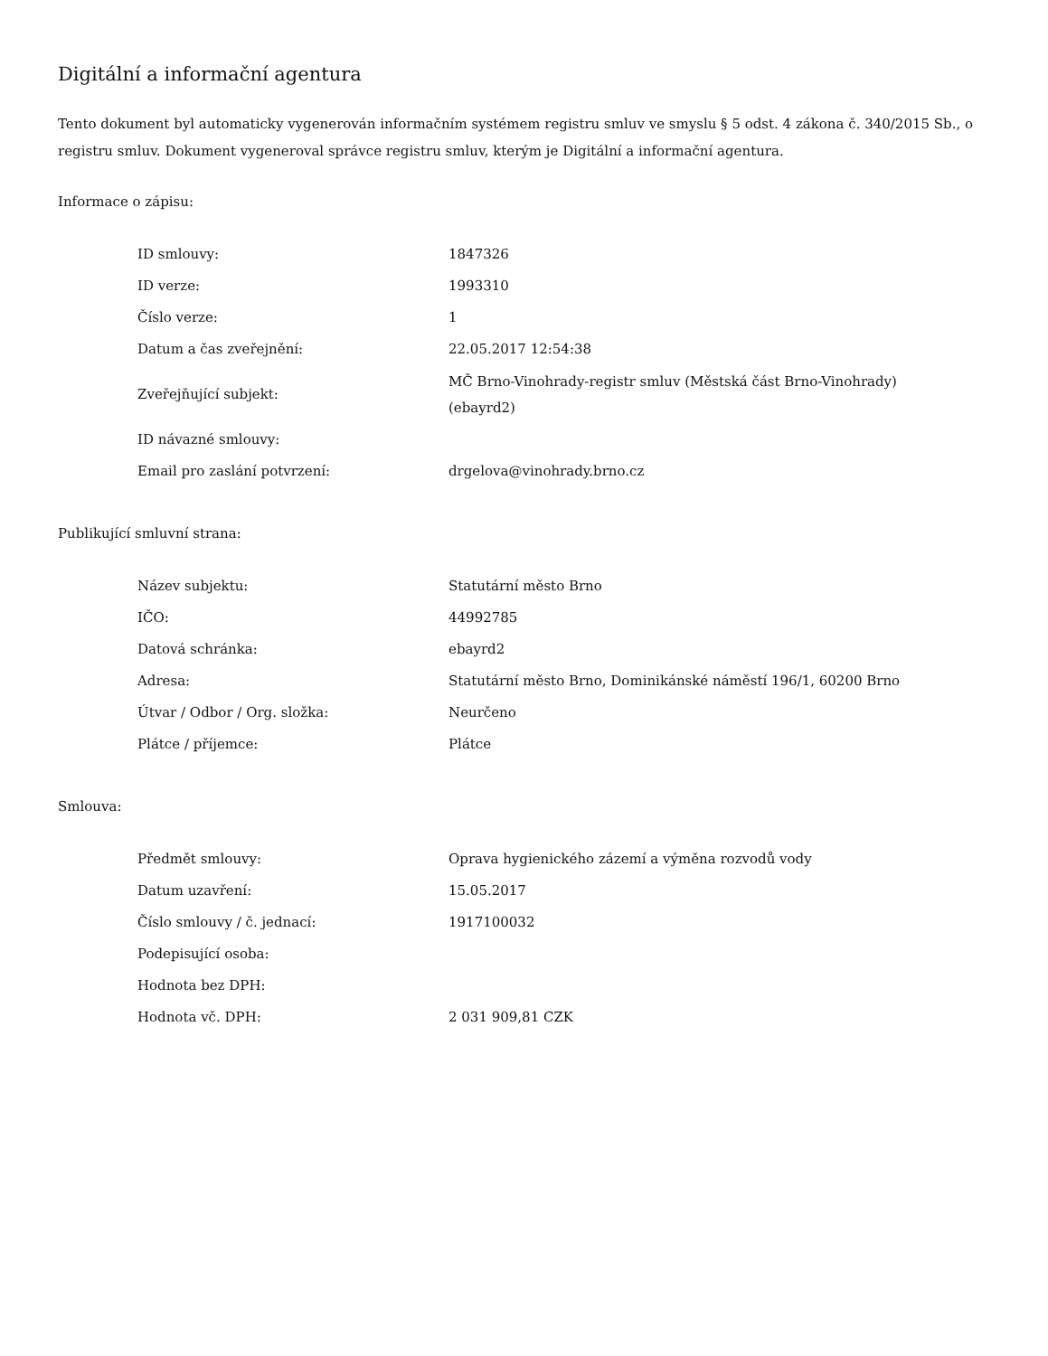Digitální a informační agentura
Tento dokument byl automaticky vygenerován informačním systémem registru smluv ve smyslu § 5 odst. 4 zákona č. 340/2015 Sb., o registru smluv. Dokument vygeneroval správce registru smluv, kterým je Digitální a informační agentura.
Informace o zápisu:
| ID smlouvy: | 1847326 |
| ID verze: | 1993310 |
| Číslo verze: | 1 |
| Datum a čas zveřejnění: | 22.05.2017 12:54:38 |
| Zveřejňující subjekt: | MČ Brno-Vinohrady-registr smluv (Městská část Brno-Vinohrady) (ebayrd2) |
| ID návazné smlouvy: | |
| Email pro zaslání potvrzení: | drgelova@vinohrady.brno.cz |
Publikující smluvní strana:
| Název subjektu: | Statutární město Brno |
| IČO: | 44992785 |
| Datová schránka: | ebayrd2 |
| Adresa: | Statutární město Brno, Dominikánské náměstí 196/1, 60200 Brno |
| Útvar / Odbor / Org. složka: | Neurčeno |
| Plátce / příjemce: | Plátce |
Smlouva:
| Předmět smlouvy: | Oprava hygienického zázemí a výměna rozvodů vody |
| Datum uzavření: | 15.05.2017 |
| Číslo smlouvy / č. jednací: | 1917100032 |
| Podepisující osoba: | |
| Hodnota bez DPH: | |
| Hodnota vč. DPH: | 2 031 909,81 CZK |